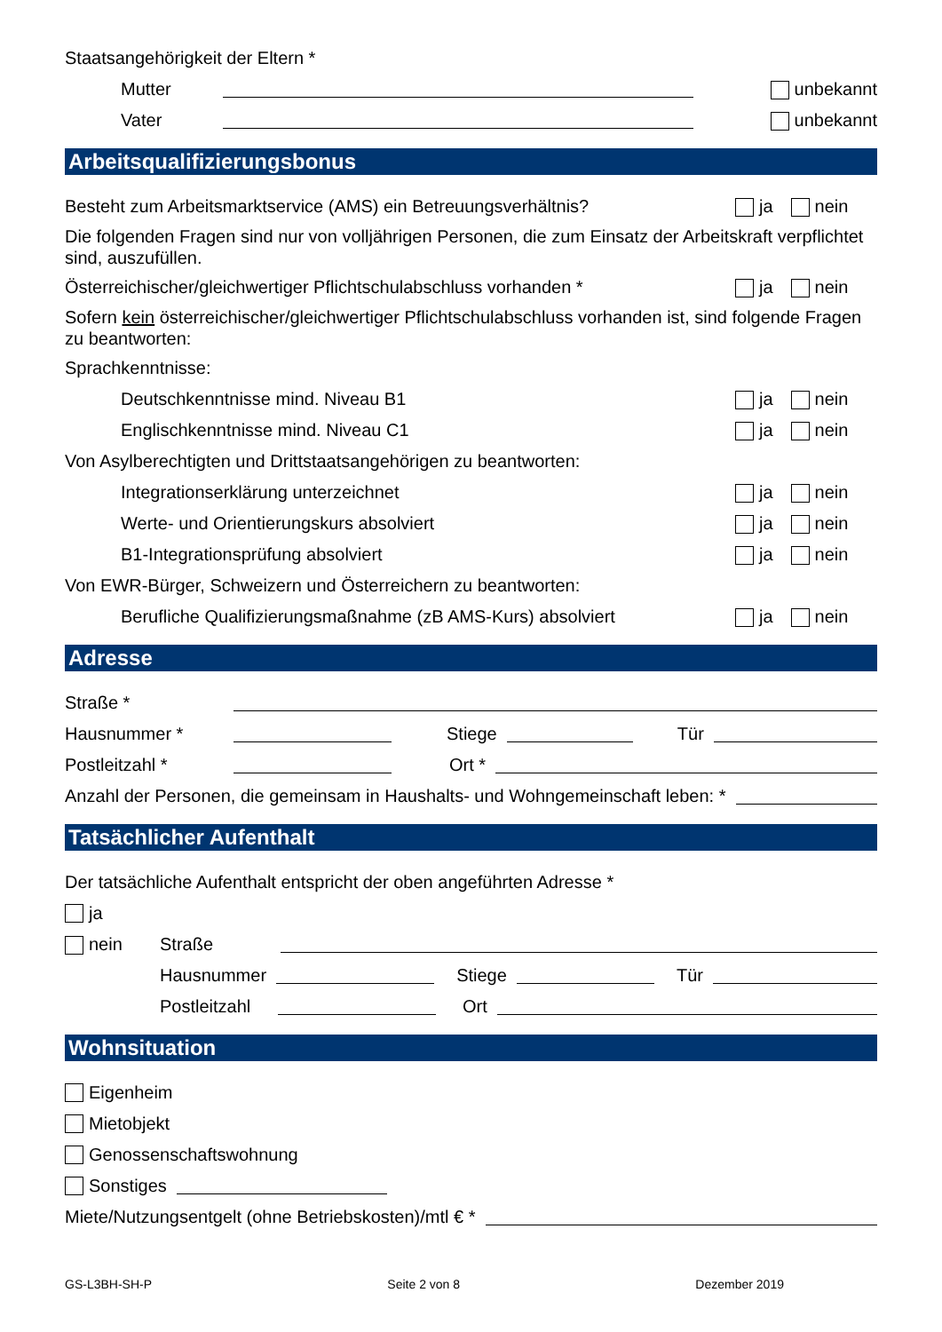Staatsangehörigkeit der Eltern *
Mutter unbekannt
Vater unbekannt
Arbeitsqualifizierungsbonus
Besteht zum Arbeitsmarktservice (AMS) ein Betreuungsverhältnis? ja nein
Die folgenden Fragen sind nur von volljährigen Personen, die zum Einsatz der Arbeitskraft verpflichtet sind, auszufüllen.
Österreichischer/gleichwertiger Pflichtschulabschluss vorhanden * ja nein
Sofern kein österreichischer/gleichwertiger Pflichtschulabschluss vorhanden ist, sind folgende Fragen zu beantworten:
Sprachkenntnisse:
Deutschkenntnisse mind. Niveau B1 ja nein
Englischkenntnisse mind. Niveau C1 ja nein
Von Asylberechtigten und Drittstaatsangehörigen zu beantworten:
Integrationserklärung unterzeichnet ja nein
Werte- und Orientierungskurs absolviert ja nein
B1-Integrationsprüfung absolviert ja nein
Von EWR-Bürger, Schweizern und Österreichern zu beantworten:
Berufliche Qualifizierungsmaßnahme (zB AMS-Kurs) absolviert ja nein
Adresse
Straße *
Hausnummer * Stiege Tür
Postleitzahl * Ort *
Anzahl der Personen, die gemeinsam in Haushalts- und Wohngemeinschaft leben: *
Tatsächlicher Aufenthalt
Der tatsächliche Aufenthalt entspricht der oben angeführten Adresse *
ja
nein Straße
Hausnummer Stiege Tür
Postleitzahl Ort
Wohnsituation
Eigenheim
Mietobjekt
Genossenschaftswohnung
Sonstiges
Miete/Nutzungsentgelt (ohne Betriebskosten)/mtl € *
GS-L3BH-SH-P Seite 2 von 8 Dezember 2019